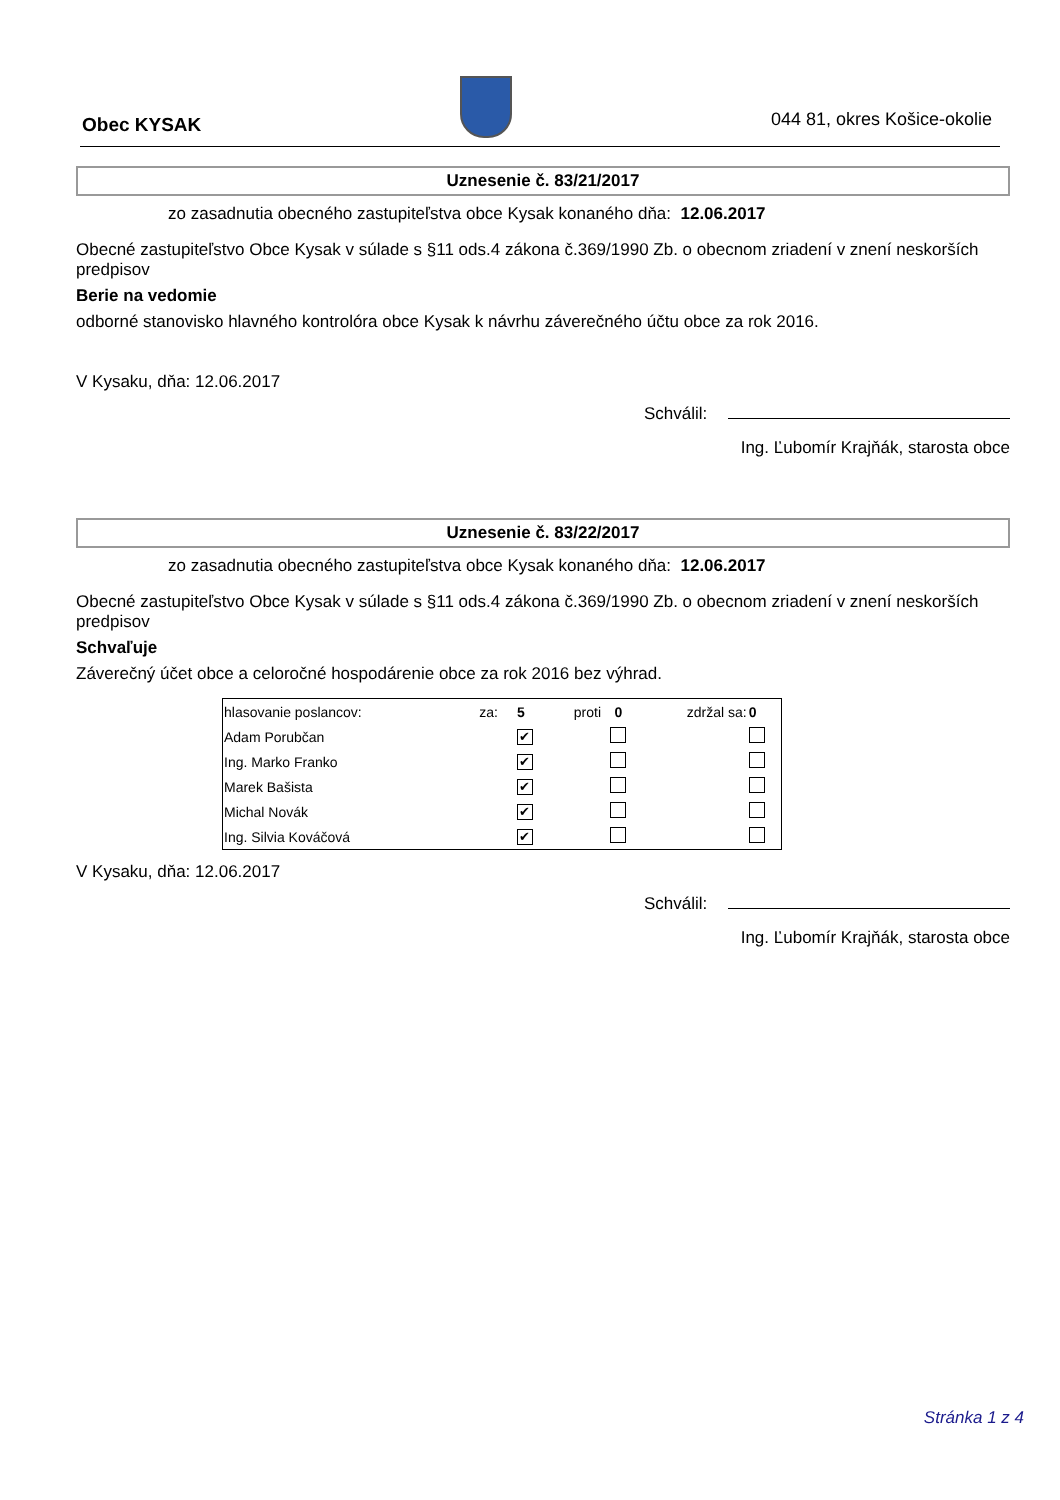Obec KYSAK
044 81, okres Košice-okolie
Uznesenie č. 83/21/2017
zo zasadnutia obecného zastupiteľstva obce Kysak konaného dňa: 12.06.2017
Obecné zastupiteľstvo Obce Kysak v súlade s §11 ods.4 zákona č.369/1990 Zb. o obecnom zriadení v znení neskorších predpisov
Berie na vedomie
odborné stanovisko hlavného kontrolóra obce Kysak k návrhu záverečného účtu obce za rok 2016.
V Kysaku, dňa: 12.06.2017
Schválil:
Ing. Ľubomír Krajňák, starosta obce
Uznesenie č. 83/22/2017
zo zasadnutia obecného zastupiteľstva obce Kysak konaného dňa: 12.06.2017
Obecné zastupiteľstvo Obce Kysak v súlade s §11 ods.4 zákona č.369/1990 Zb. o obecnom zriadení v znení neskorších predpisov
Schvaľuje
Záverečný účet obce a celoročné hospodárenie obce za rok 2016 bez výhrad.
| hlasovanie poslancov: | za: | 5 | proti | 0 | zdržal sa: | 0 |
| Adam Porubčan | | ✔ | | | | |
| Ing. Marko Franko | | ✔ | | | | |
| Marek Bašista | | ✔ | | | | |
| Michal Novák | | ✔ | | | | |
| Ing. Silvia Kováčová | | ✔ | | | | |
V Kysaku, dňa: 12.06.2017
Schválil:
Ing. Ľubomír Krajňák, starosta obce
Stránka 1 z 4